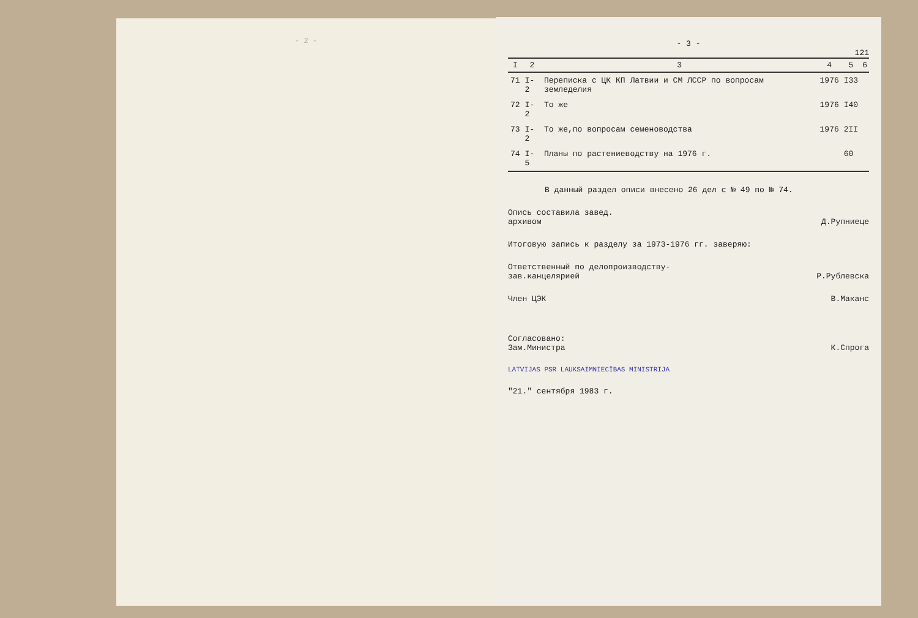- 2 -
- 3 -
121
| I | 2 | 3 | 4 | 5 | 6 |
| --- | --- | --- | --- | --- | --- |
| 71 | I-2 | Переписка с ЦК КП Латвии и СМ ЛССР по вопросам земледелия | 1976 | I33 | |
| 72 | I-2 | То же | 1976 | I40 | |
| 73 | I-2 | То же,по вопросам семеноводства | 1976 | 2II | |
| 74 | I-5 | Планы по растениеводству на 1976 г. | | 60 | |
В данный раздел описи внесено 26 дел с № 49 по № 74.
Опись составила завед.
архивом
Д.Рупниеце
Итоговую запись к разделу за 1973-1976 гг. заверяю:
Ответственный по делопроизводству-
зав.канцелярией
Р.Рублевска
Член ЦЭК В.Маканс
Согласовано:
Зам.Министра
К.Спрога
LATVIJAS PSR LAUKSAIMNIECĪBAS MINISTRIJA
"21." сентября 1983 г.